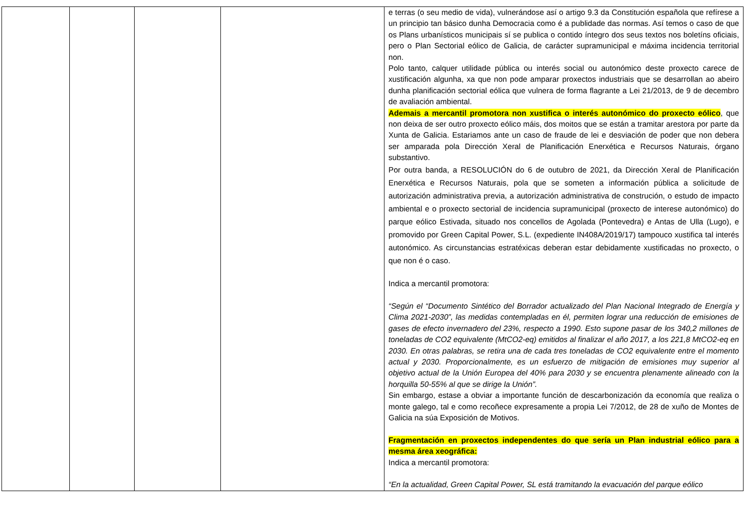| | | | | e terras (o seu medio de vida), vulnerándose así o artigo 9.3 da Constitución española que refírese a un principio tan básico dunha Democracia como é a publidade das normas. Así temos o caso de que os Plans urbanísticos municipais sí se publica o contido íntegro dos seus textos nos boletíns oficiais, pero o Plan Sectorial eólico de Galicia, de carácter supramunicipal e máxima incidencia territorial non. Polo tanto, calquer utilidade pública ou interés social ou autonómico deste proxecto carece de xustificación algunha, xa que non pode amparar proxectos industriais que se desarrollan ao abeiro dunha planificación sectorial eólica que vulnera de forma flagrante a Lei 21/2013, de 9 de decembro de avaliación ambiental. Ademais a mercantil promotora non xustifica o interés autonómico do proxecto eólico , que non deixa de ser outro proxecto eólico máis, dos moitos que se están a tramitar arestora por parte da Xunta de Galicia. Estariamos ante un caso de fraude de lei e desviación de poder que non debera ser amparada pola Dirección Xeral de Planificación Enerxética e Recursos Naturais, órgano substantivo. Por outra banda, a RESOLUCIÓN do 6 de outubro de 2021, da Dirección Xeral de Planificación Enerxética e Recursos Naturais, pola que se someten a información pública a solicitude de autorización administrativa previa, a autorización administrativa de construción, o estudo de impacto ambiental e o proxecto sectorial de incidencia supramunicipal (proxecto de interese autonómico) do parque eólico Estivada, situado nos concellos de Agolada (Pontevedra) e Antas de Ulla (Lugo), e promovido por Green Capital Power, S.L. (expediente IN408A/2019/17) tampouco xustifica tal interés autonómico. As circunstancias estratéxicas deberan estar debidamente xustificadas no proxecto, o que non é o caso. Indica a mercantil promotora: “Según el “Documento Sintético del Borrador actualizado del Plan Nacional Integrado de Energía y Clima 2021-2030”, las medidas contempladas en él, permiten lograr una reducción de emisiones de gases de efecto invernadero del 23%, respecto a 1990. Esto supone pasar de los 340,2 millones de toneladas de CO2 equivalente (MtCO2-eq) emitidos al finalizar el año 2017, a los 221,8 MtCO2-eq en 2030. En otras palabras, se retira una de cada tres toneladas de CO2 equivalente entre el momento actual y 2030. Proporcionalmente, es un esfuerzo de mitigación de emisiones muy superior al objetivo actual de la Unión Europea del 40% para 2030 y se encuentra plenamente alineado con la horquilla 50-55% al que se dirige la Unión”. Sin embargo, estase a obviar a importante función de descarbonización da economía que realiza o monte galego, tal e como recoñece expresamente a propia Lei 7/2012, de 28 de xuño de Montes de Galicia na súa Exposición de Motivos. Fragmentación en proxectos independentes do que sería un Plan industrial eólico para a mesma área xeográfica: Indica a mercantil promotora: “En la actualidad, Green Capital Power, SL está tramitando la evacuación del parque eólico |